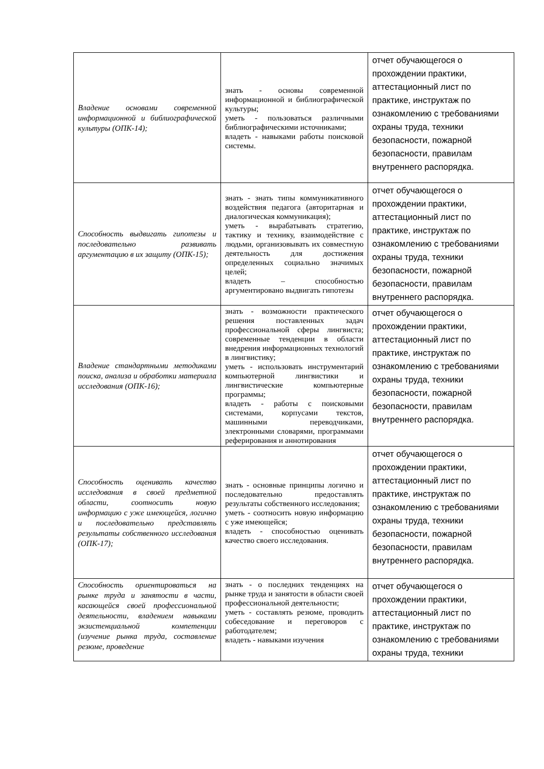| Владение основами современной информационной и библиографической культуры (ОПК-14); | знать - основы современной информационной и библиографической культуры; уметь - пользоваться различными библиографическими источниками; владеть - навыками работы поисковой системы. | отчет обучающегося о прохождении практики, аттестационный лист по практике, инструктаж по ознакомлению с требованиями охраны труда, техники безопасности, пожарной безопасности, правилам внутреннего распорядка. |
| Способность выдвигать гипотезы и последовательно развивать аргументацию в их защиту (ОПК-15); | знать - знать типы коммуникативного воздействия педагога (авторитарная и диалогическая коммуникация); уметь - вырабатывать стратегию, тактику и технику, взаимодействие с людьми, организовывать их совместную деятельность для достижения определенных социально значимых целей; владеть – способностью аргументировано выдвигать гипотезы | отчет обучающегося о прохождении практики, аттестационный лист по практике, инструктаж по ознакомлению с требованиями охраны труда, техники безопасности, пожарной безопасности, правилам внутреннего распорядка. |
| Владение стандартными методиками поиска, анализа и обработки материала исследования (ОПК-16); | знать - возможности практического решения поставленных задач профессиональной сферы лингвиста; современные тенденции в области внедрения информационных технологий в лингвистику; уметь - использовать инструментарий компьютерной лингвистики и лингвистические компьютерные программы; владеть - работы с поисковыми системами, корпусами текстов, машинными переводчиками, электронными словарями, программами реферирования и аннотирования | отчет обучающегося о прохождении практики, аттестационный лист по практике, инструктаж по ознакомлению с требованиями охраны труда, техники безопасности, пожарной безопасности, правилам внутреннего распорядка. |
| Способность оценивать качество исследования в своей предметной области, соотносить новую информацию с уже имеющейся, логично и последовательно представлять результаты собственного исследования (ОПК-17); | знать - основные принципы логично и последовательно предоставлять результаты собственного исследования; уметь - соотносить новую информацию с уже имеющейся; владеть - способностью оценивать качество своего исследования. | отчет обучающегося о прохождении практики, аттестационный лист по практике, инструктаж по ознакомлению с требованиями охраны труда, техники безопасности, пожарной безопасности, правилам внутреннего распорядка. |
| Способность ориентироваться на рынке труда и занятости в части, касающейся своей профессиональной деятельности, владением навыками экзистенциальной компетенции (изучение рынка труда, составление резюме, проведение | знать - о последних тенденциях на рынке труда и занятости в области своей профессиональной деятельности; уметь - составлять резюме, проводить собеседование и переговоров с работодателем; владеть - навыками изучения | отчет обучающегося о прохождении практики, аттестационный лист по практике, инструктаж по ознакомлению с требованиями охраны труда, техники |